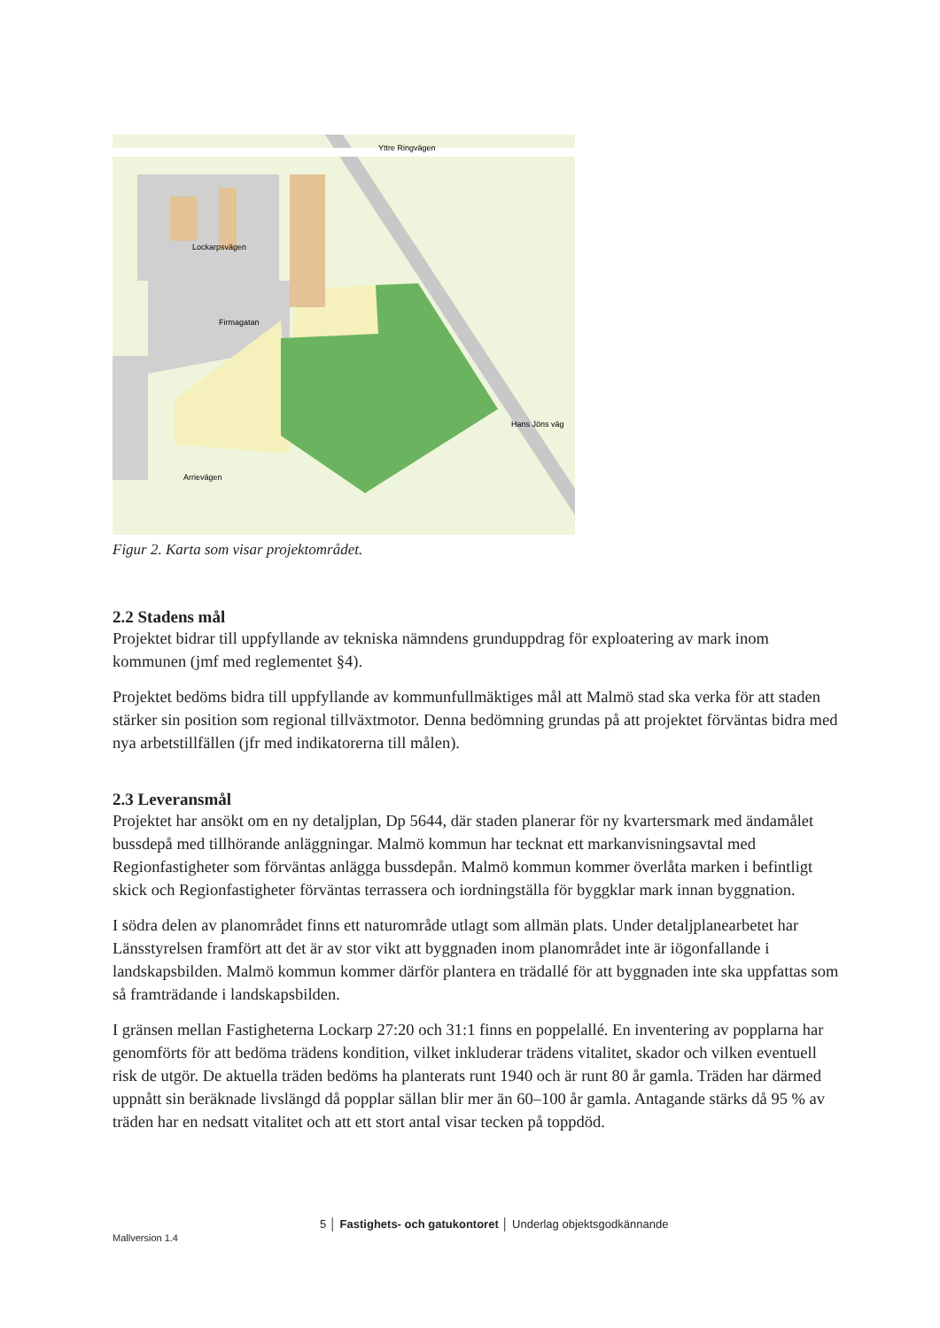Yttre Ringvägen
Lockarpsvägen
Firmagatan
Hans Jöns väg
Arrievägen
Figur 2. Karta som visar projektområdet.
2.2 Stadens mål
Projektet bidrar till uppfyllande av tekniska nämndens grunduppdrag för exploatering av mark inom kommunen (jmf med reglementet §4).
Projektet bedöms bidra till uppfyllande av kommunfullmäktiges mål att Malmö stad ska verka för att staden stärker sin position som regional tillväxtmotor. Denna bedömning grundas på att projektet förväntas bidra med nya arbetstillfällen (jfr med indikatorerna till målen).
2.3 Leveransmål
Projektet har ansökt om en ny detaljplan, Dp 5644, där staden planerar för ny kvartersmark med ändamålet bussdepå med tillhörande anläggningar. Malmö kommun har tecknat ett markanvisningsavtal med Regionfastigheter som förväntas anlägga bussdepån. Malmö kommun kommer överlåta marken i befintligt skick och Regionfastigheter förväntas terrassera och iordningställa för byggklar mark innan byggnation.
I södra delen av planområdet finns ett naturområde utlagt som allmän plats. Under detaljplanearbetet har Länsstyrelsen framfört att det är av stor vikt att byggnaden inom planområdet inte är iögonfallande i landskapsbilden. Malmö kommun kommer därför plantera en trädallé för att byggnaden inte ska uppfattas som så framträdande i landskapsbilden.
I gränsen mellan Fastigheterna Lockarp 27:20 och 31:1 finns en poppelallé. En inventering av popplarna har genomförts för att bedöma trädens kondition, vilket inkluderar trädens vitalitet, skador och vilken eventuell risk de utgör. De aktuella träden bedöms ha planterats runt 1940 och är runt 80 år gamla. Träden har därmed uppnått sin beräknade livslängd då popplar sällan blir mer än 60–100 år gamla. Antagande stärks då 95 % av träden har en nedsatt vitalitet och att ett stort antal visar tecken på toppdöd.
5 │ Fastighets- och gatukontoret │ Underlag objektsgodkännande
Mallversion 1.4